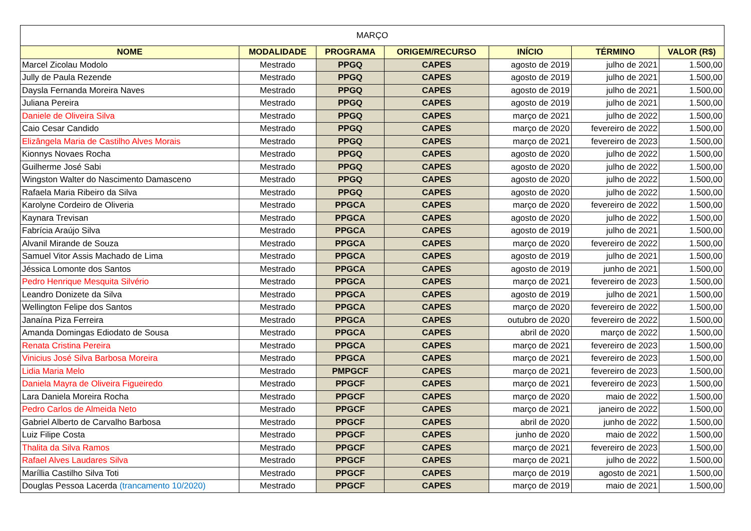| MARÇO | | | | | | |
| NOME | MODALIDADE | PROGRAMA | ORIGEM/RECURSO | INÍCIO | TÉRMINO | VALOR (R$) |
| Marcel Zicolau Modolo | Mestrado | PPGQ | CAPES | agosto de 2019 | julho de 2021 | 1.500,00 |
| Jully de Paula Rezende | Mestrado | PPGQ | CAPES | agosto de 2019 | julho de 2021 | 1.500,00 |
| Daysla Fernanda Moreira Naves | Mestrado | PPGQ | CAPES | agosto de 2019 | julho de 2021 | 1.500,00 |
| Juliana Pereira | Mestrado | PPGQ | CAPES | agosto de 2019 | julho de 2021 | 1.500,00 |
| Daniele de Oliveira Silva | Mestrado | PPGQ | CAPES | março de 2021 | julho de 2022 | 1.500,00 |
| Caio Cesar Candido | Mestrado | PPGQ | CAPES | março de 2020 | fevereiro de 2022 | 1.500,00 |
| Elizângela Maria de Castilho Alves Morais | Mestrado | PPGQ | CAPES | março de 2021 | fevereiro de 2023 | 1.500,00 |
| Kionnys Novaes Rocha | Mestrado | PPGQ | CAPES | agosto de 2020 | julho de 2022 | 1.500,00 |
| Guilherme José Sabi | Mestrado | PPGQ | CAPES | agosto de 2020 | julho de 2022 | 1.500,00 |
| Wingston Walter do Nascimento Damasceno | Mestrado | PPGQ | CAPES | agosto de 2020 | julho de 2022 | 1.500,00 |
| Rafaela Maria Ribeiro da Silva | Mestrado | PPGQ | CAPES | agosto de 2020 | julho de 2022 | 1.500,00 |
| Karolyne Cordeiro de Oliveria | Mestrado | PPGCA | CAPES | março de 2020 | fevereiro de 2022 | 1.500,00 |
| Kaynara Trevisan | Mestrado | PPGCA | CAPES | agosto de 2020 | julho de 2022 | 1.500,00 |
| Fabrícia Araújo Silva | Mestrado | PPGCA | CAPES | agosto de 2019 | julho de 2021 | 1.500,00 |
| Alvanil Mirande de Souza | Mestrado | PPGCA | CAPES | março de 2020 | fevereiro de 2022 | 1.500,00 |
| Samuel Vitor Assis Machado de Lima | Mestrado | PPGCA | CAPES | agosto de 2019 | julho de 2021 | 1.500,00 |
| Jéssica Lomonte dos Santos | Mestrado | PPGCA | CAPES | agosto de 2019 | junho de 2021 | 1.500,00 |
| Pedro Henrique Mesquita Silvério | Mestrado | PPGCA | CAPES | março de 2021 | fevereiro de 2023 | 1.500,00 |
| Leandro Donizete da Silva | Mestrado | PPGCA | CAPES | agosto de 2019 | julho de 2021 | 1.500,00 |
| Wellington Felipe dos Santos | Mestrado | PPGCA | CAPES | março de 2020 | fevereiro de 2022 | 1.500,00 |
| Janaína Piza Ferreira | Mestrado | PPGCA | CAPES | outubro de 2020 | fevereiro de 2022 | 1.500,00 |
| Amanda Domingas Ediodato de Sousa | Mestrado | PPGCA | CAPES | abril de 2020 | março de 2022 | 1.500,00 |
| Renata Cristina Pereira | Mestrado | PPGCA | CAPES | março de 2021 | fevereiro de 2023 | 1.500,00 |
| Vinicius José Silva Barbosa Moreira | Mestrado | PPGCA | CAPES | março de 2021 | fevereiro de 2023 | 1.500,00 |
| Lidia Maria Melo | Mestrado | PMPGCF | CAPES | março de 2021 | fevereiro de 2023 | 1.500,00 |
| Daniela Mayra de Oliveira Figueiredo | Mestrado | PPGCF | CAPES | março de 2021 | fevereiro de 2023 | 1.500,00 |
| Lara Daniela Moreira Rocha | Mestrado | PPGCF | CAPES | março de 2020 | maio de 2022 | 1.500,00 |
| Pedro Carlos de Almeida Neto | Mestrado | PPGCF | CAPES | março de 2021 | janeiro de 2022 | 1.500,00 |
| Gabriel Alberto de Carvalho Barbosa | Mestrado | PPGCF | CAPES | abril de 2020 | junho de 2022 | 1.500,00 |
| Luiz Filipe Costa | Mestrado | PPGCF | CAPES | junho de 2020 | maio de 2022 | 1.500,00 |
| Thalita da Silva Ramos | Mestrado | PPGCF | CAPES | março de 2021 | fevereiro de 2023 | 1.500,00 |
| Rafael Alves Laudares Silva | Mestrado | PPGCF | CAPES | março de 2021 | julho de 2022 | 1.500,00 |
| Maríllia Castilho Silva Toti | Mestrado | PPGCF | CAPES | março de 2019 | agosto de 2021 | 1.500,00 |
| Douglas Pessoa Lacerda (trancamento 10/2020) | Mestrado | PPGCF | CAPES | março de 2019 | maio de 2021 | 1.500,00 |